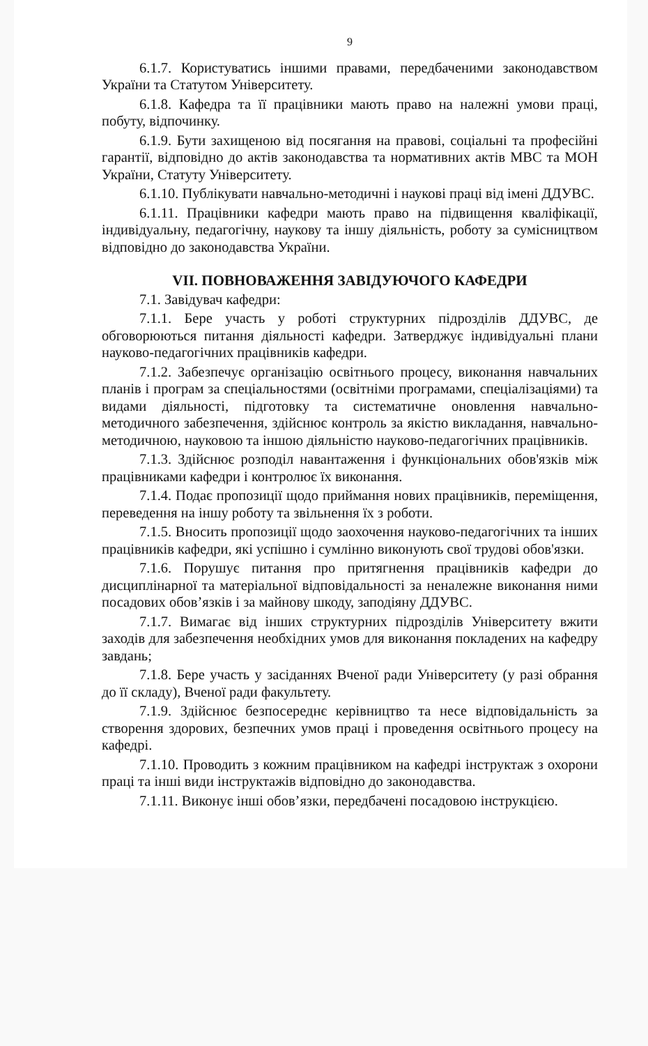9
6.1.7. Користуватись іншими правами, передбаченими законодавством України та Статутом Університету.
6.1.8. Кафедра та її працівники мають право на належні умови праці, побуту, відпочинку.
6.1.9. Бути захищеною від посягання на правові, соціальні та професійні гарантії, відповідно до актів законодавства та нормативних актів МВС та МОН України, Статуту Університету.
6.1.10. Публікувати навчально-методичні і наукові праці від імені ДДУВС.
6.1.11. Працівники кафедри мають право на підвищення кваліфікації, індивідуальну, педагогічну, наукову та іншу діяльність, роботу за сумісництвом відповідно до законодавства України.
VІІ. ПОВНОВАЖЕННЯ ЗАВІДУЮЧОГО КАФЕДРИ
7.1. Завідувач кафедри:
7.1.1. Бере участь у роботі структурних підрозділів ДДУВС, де обговорюються питання діяльності кафедри. Затверджує індивідуальні плани науково-педагогічних працівників кафедри.
7.1.2. Забезпечує організацію освітнього процесу, виконання навчальних планів і програм за спеціальностями (освітніми програмами, спеціалізаціями) та видами діяльності, підготовку та систематичне оновлення навчально-методичного забезпечення, здійснює контроль за якістю викладання, навчально-методичною, науковою та іншою діяльністю науково-педагогічних працівників.
7.1.3. Здійснює розподіл навантаження і функціональних обов'язків між працівниками кафедри і контролює їх виконання.
7.1.4. Подає пропозиції щодо приймання нових працівників, переміщення, переведення на іншу роботу та звільнення їх з роботи.
7.1.5. Вносить пропозиції щодо заохочення науково-педагогічних та інших працівників кафедри, які успішно і сумлінно виконують свої трудові обов'язки.
7.1.6. Порушує питання про притягнення працівників кафедри до дисциплінарної та матеріальної відповідальності за неналежне виконання ними посадових обов’язків і за майнову шкоду, заподіяну ДДУВС.
7.1.7. Вимагає від інших структурних підрозділів Університету вжити заходів для забезпечення необхідних умов для виконання покладених на кафедру завдань;
7.1.8. Бере участь у засіданнях Вченої ради Університету (у разі обрання до її складу), Вченої ради факультету.
7.1.9. Здійснює безпосереднє керівництво та несе відповідальність за створення здорових, безпечних умов праці і проведення освітнього процесу на кафедрі.
7.1.10. Проводить з кожним працівником на кафедрі інструктаж з охорони праці та інші види інструктажів відповідно до законодавства.
7.1.11. Виконує інші обов’язки, передбачені посадовою інструкцією.